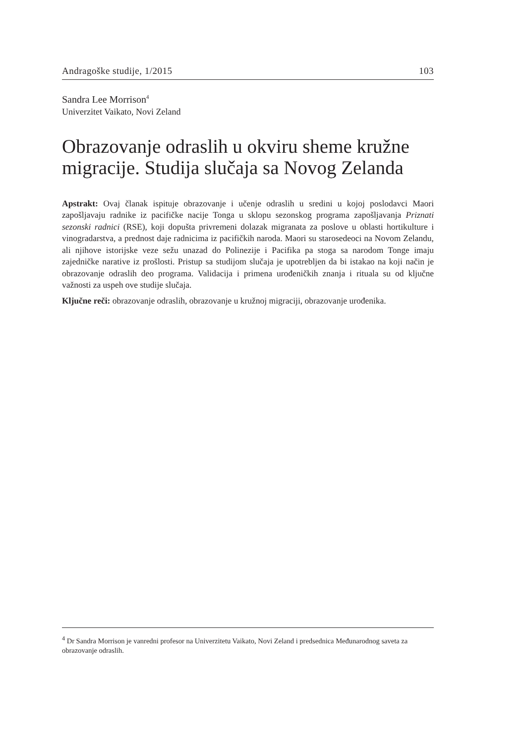Andragoške studije, 1/2015 103
Sandra Lee Morrison<sup>4</sup>
Univerzitet Vaikato, Novi Zeland
Obrazovanje odraslih u okviru sheme kružne migracije. Studija slučaja sa Novog Zelanda
Apstrakt: Ovaj članak ispituje obrazovanje i učenje odraslih u sredini u kojoj poslodavci Maori zapošljavaju radnike iz pacifičke nacije Tonga u sklopu sezonskog programa zapošljavanja Priznati sezonski radnici (RSE), koji dopušta privremeni dolazak migranata za poslove u oblasti hortikulture i vinogradarstva, a prednost daje radnicima iz pacifičkih naroda. Maori su starosedeoci na Novom Zelandu, ali njihove istorijske veze sežu unazad do Polinezije i Pacifika pa stoga sa narodom Tonge imaju zajedničke narative iz prošlosti. Pristup sa studijom slučaja je upotrebljen da bi istakao na koji način je obrazovanje odraslih deo programa. Validacija i primena urođeničkih znanja i rituala su od ključne važnosti za uspeh ove studije slučaja.
Ključne reči: obrazovanje odraslih, obrazovanje u kružnoj migraciji, obrazovanje urođenika.
<sup>4</sup> Dr Sandra Morrison je vanredni profesor na Univerzitetu Vaikato, Novi Zeland i predsednica Međunarodnog saveta za obrazovanje odraslih.